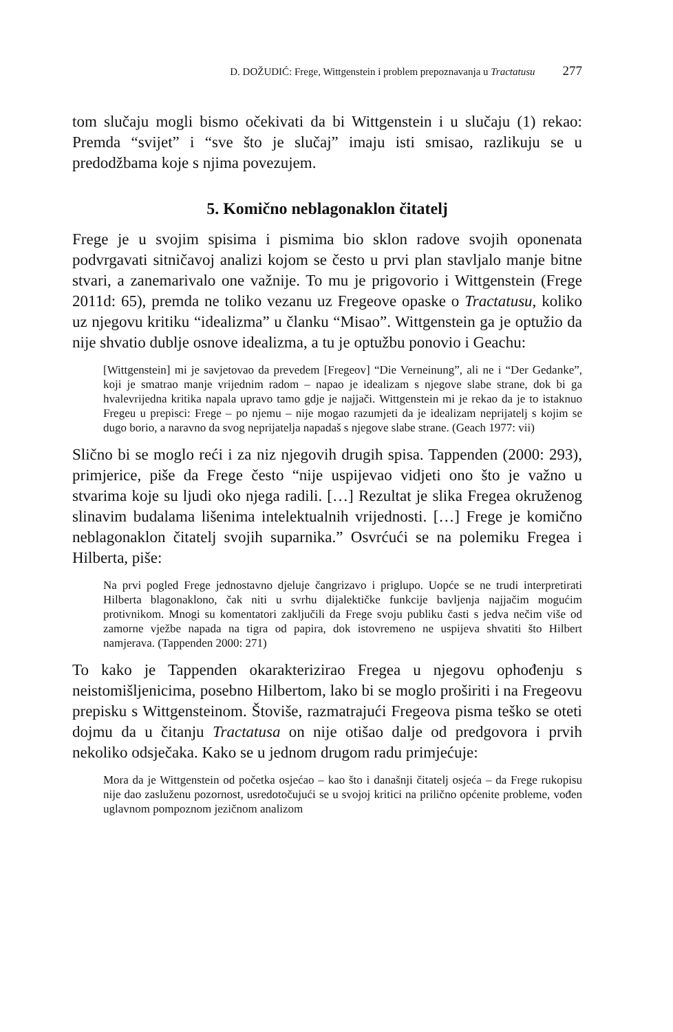D. DOŽUDIĆ: Frege, Wittgenstein i problem prepoznavanja u Tractatusu 277
tom slučaju mogli bismo očekivati da bi Wittgenstein i u slučaju (1) rekao: Premda “svijet” i “sve što je slučaj” imaju isti smisao, razlikuju se u predodžbama koje s njima povezujem.
5. Komično neblagonaklon čitatelj
Frege je u svojim spisima i pismima bio sklon radove svojih oponenata podvrgavati sitničavoj analizi kojom se često u prvi plan stavljalo manje bitne stvari, a zanemarivalo one važnije. To mu je prigovorio i Wittgenstein (Frege 2011d: 65), premda ne toliko vezanu uz Fregeove opaske o Tractatusu, koliko uz njegovu kritiku “idealizma” u članku “Misao”. Wittgenstein ga je optužio da nije shvatio dublje osnove idealizma, a tu je optužbu ponovio i Geachu:
[Wittgenstein] mi je savjetovao da prevedem [Fregeov] “Die Verneinung”, ali ne i “Der Gedanke”, koji je smatrao manje vrijednim radom – napao je idealizam s njegove slabe strane, dok bi ga hvalevrijedna kritika napala upravo tamo gdje je najjači. Wittgenstein mi je rekao da je to istaknuo Fregeu u prepisci: Frege – po njemu – nije mogao razumjeti da je idealizam neprijatelj s kojim se dugo borio, a naravno da svog neprijatelja napadaš s njegove slabe strane. (Geach 1977: vii)
Slično bi se moglo reći i za niz njegovih drugih spisa. Tappenden (2000: 293), primjerice, piše da Frege često “nije uspijevao vidjeti ono što je važno u stvarima koje su ljudi oko njega radili. […] Rezultat je slika Fregea okruženog slinavim budalama lišenima intelektualnih vrijednosti. […] Frege je komično neblagonaklon čitatelj svojih suparnika.” Osvrćući se na polemiku Fregea i Hilberta, piše:
Na prvi pogled Frege jednostavno djeluje čangrizavo i priglupo. Uopće se ne trudi interpretirati Hilberta blagonaklono, čak niti u svrhu dijalektičke funkcije bavljenja najjačim mogućim protivnikom. Mnogi su komentatori zaključili da Frege svoju publiku časti s jedva nečim više od zamorne vježbe napada na tigra od papira, dok istovremeno ne uspijeva shvatiti što Hilbert namjerava. (Tappenden 2000: 271)
To kako je Tappenden okarakterizirao Fregea u njegovu ophođenju s neistomišljenicima, posebno Hilbertom, lako bi se moglo proširiti i na Fregeovu prepisku s Wittgensteinom. Štoviše, razmatrajući Fregeova pisma teško se oteti dojmu da u čitanju Tractatusa on nije otišao dalje od predgovora i prvih nekoliko odsječaka. Kako se u jednom drugom radu primjećuje:
Mora da je Wittgenstein od početka osjećao – kao što i današnji čitatelj osjeća – da Frege rukopisu nije dao zasluženu pozornost, usredotočujući se u svojoj kritici na prilično općenite probleme, vođen uglavnom pompoznom jezičnom analizom